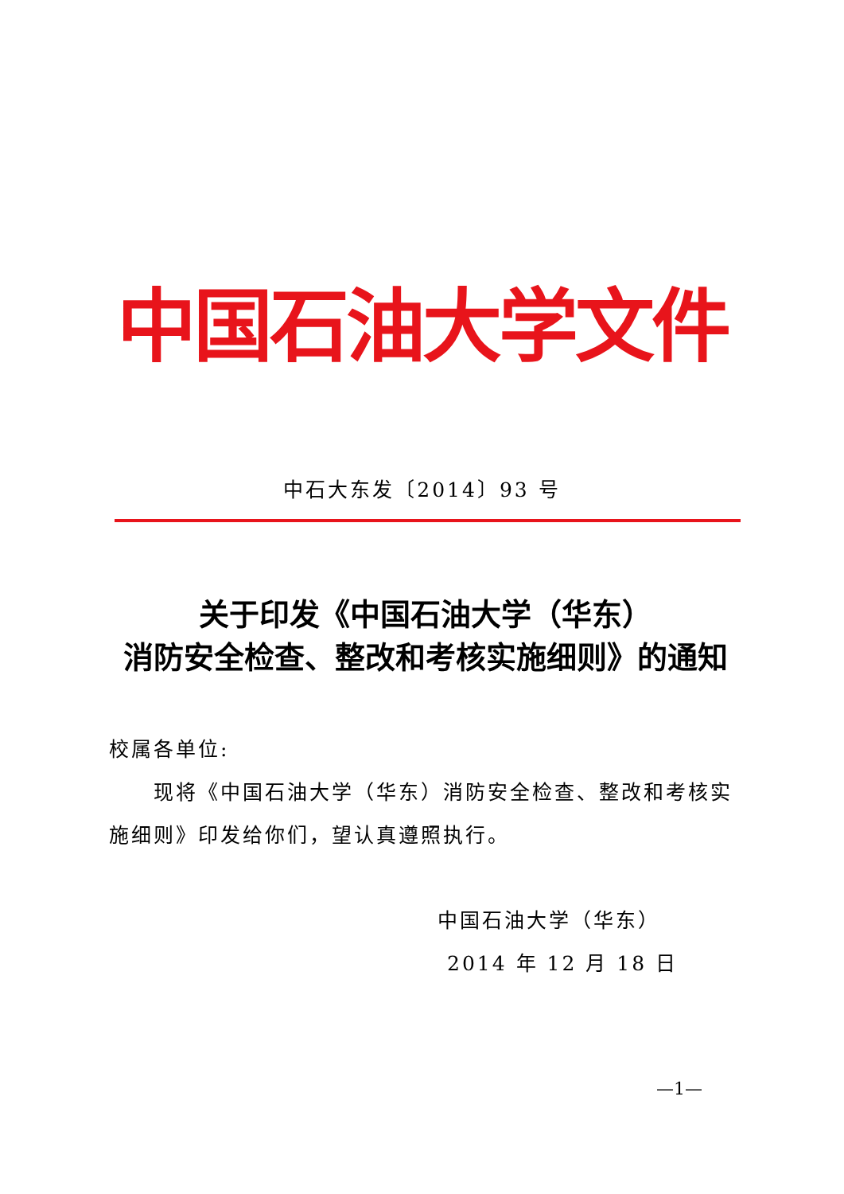中国石油大学文件
中石大东发〔2014〕93 号
关于印发《中国石油大学（华东）
消防安全检查、整改和考核实施细则》的通知
校属各单位:
现将《中国石油大学（华东）消防安全检查、整改和考核实施细则》印发给你们，望认真遵照执行。
中国石油大学（华东）
2014 年 12 月 18 日
—1—